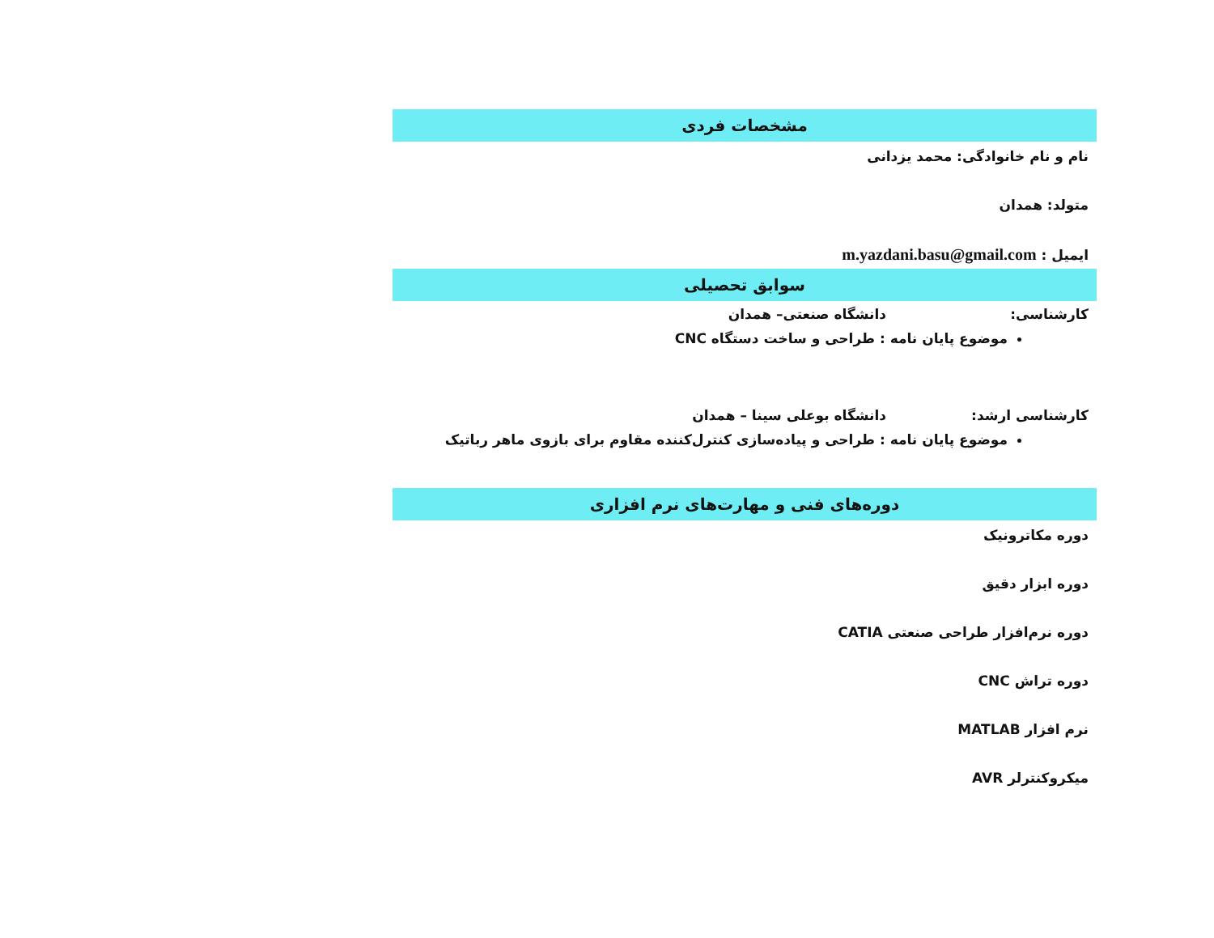مشخصات فردی
نام و نام خانوادگی: محمد یزدانی
متولد: همدان
ایمیل : m.yazdani.basu@gmail.com
سوابق تحصیلی
کارشناسی: دانشگاه صنعتی– همدان
موضوع پایان نامه : طراحی و ساخت دستگاه CNC
کارشناسی ارشد: دانشگاه بوعلی سینا – همدان
موضوع پایان نامه : طراحی و پیاده‌سازی کنترل‌کننده مقاوم برای بازوی ماهر رباتیک
دوره‌های فنی و مهارت‌های نرم افزاری
دوره مکاترونیک
دوره ابزار دقیق
دوره نرم‌افزار طراحی صنعتی CATIA
دوره تراش CNC
نرم افزار MATLAB
میکروکنترلر AVR